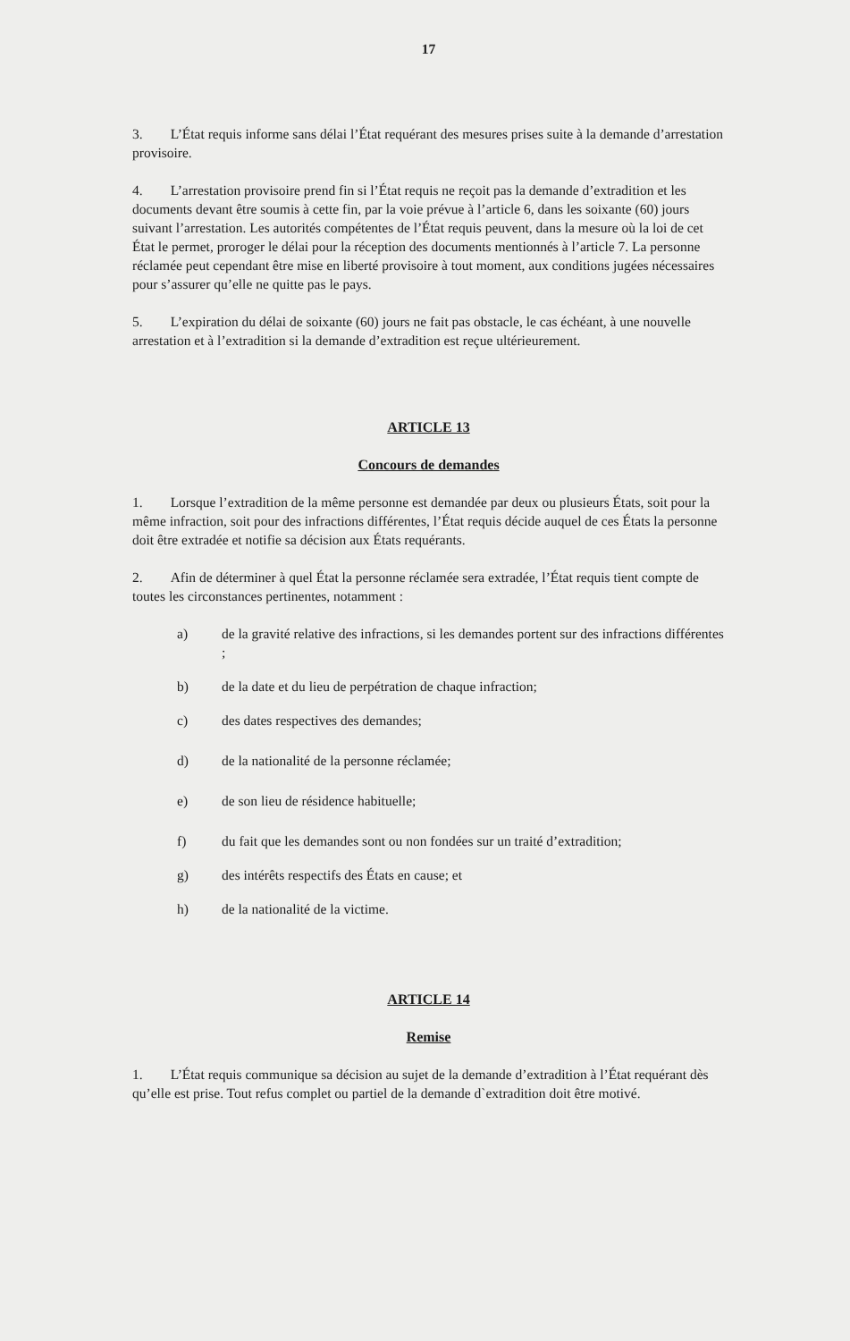17
3. L’État requis informe sans délai l’État requérant des mesures prises suite à la demande d’arrestation provisoire.
4. L’arrestation provisoire prend fin si l’État requis ne reçoit pas la demande d’extradition et les documents devant être soumis à cette fin, par la voie prévue à l’article 6, dans les soixante (60) jours suivant l’arrestation. Les autorités compétentes de l’État requis peuvent, dans la mesure où la loi de cet État le permet, proroger le délai pour la réception des documents mentionnés à l’article 7. La personne réclamée peut cependant être mise en liberté provisoire à tout moment, aux conditions jugées nécessaires pour s’assurer qu’elle ne quitte pas le pays.
5. L’expiration du délai de soixante (60) jours ne fait pas obstacle, le cas échéant, à une nouvelle arrestation et à l’extradition si la demande d’extradition est reçue ultérieurement.
ARTICLE 13
Concours de demandes
1. Lorsque l’extradition de la même personne est demandée par deux ou plusieurs États, soit pour la même infraction, soit pour des infractions différentes, l’État requis décide auquel de ces États la personne doit être extradée et notifie sa décision aux États requérants.
2. Afin de déterminer à quel État la personne réclamée sera extradée, l’État requis tient compte de toutes les circonstances pertinentes, notamment :
a) de la gravité relative des infractions, si les demandes portent sur des infractions différentes ;
b) de la date et du lieu de perpétration de chaque infraction;
c) des dates respectives des demandes;
d) de la nationalité de la personne réclamée;
e) de son lieu de résidence habituelle;
f) du fait que les demandes sont ou non fondées sur un traité d’extradition;
g) des intérêts respectifs des États en cause; et
h) de la nationalité de la victime.
ARTICLE 14
Remise
1. L’État requis communique sa décision au sujet de la demande d’extradition à l’État requérant dès qu’elle est prise. Tout refus complet ou partiel de la demande d`extradition doit être motivé.